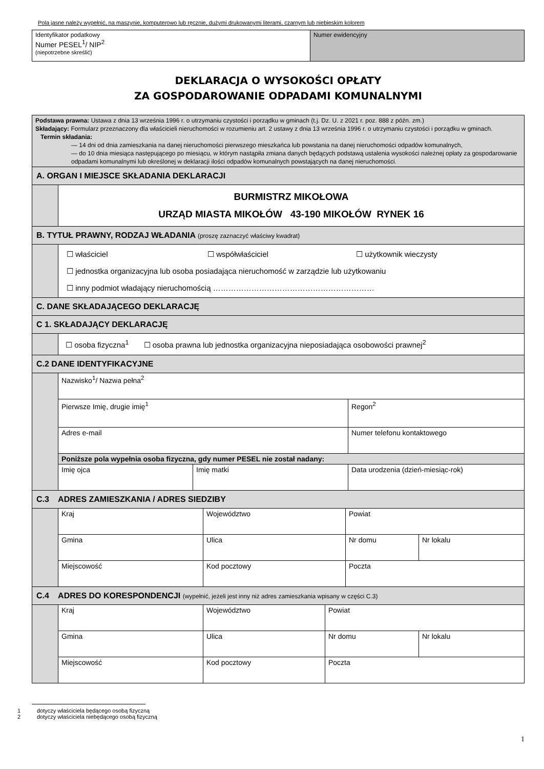Pola jasne należy wypełnić, na maszynie, komputerowo lub ręcznie, dużymi drukowanymi literami, czarnym lub niebieskim kolorem
| Identyfikator podatkowy Numer PESEL<sup>1</sup>/ NIP<sup>2</sup> (niepotrzebne skreślić) | Numer ewidencyjny |
DEKLARACJA O WYSOKOŚCI OPŁATY
ZA GOSPODAROWANIE ODPADAMI KOMUNALNYMI
| Podstawa prawna: Ustawa z dnia 13 września 1996 r. o utrzymaniu czystości i porządku w gminach (t.j. Dz. U. z 2021 r. poz. 888 z późn. zm.) Składający: Formularz przeznaczony dla właścicieli nieruchomości w rozumieniu art. 2 ustawy z dnia 13 września 1996 r. o utrzymaniu czystości i porządku w gminach. Termin składania: — 14 dni od dnia zamieszkania na danej nieruchomości pierwszego mieszkańca lub powstania na danej nieruchomości odpadów komunalnych, — do 10 dnia miesiąca następującego po miesiącu, w którym nastąpiła zmiana danych będących podstawą ustalenia wysokości należnej opłaty za gospodarowanie odpadami komunalnymi lub określonej w deklaracji ilości odpadów komunalnych powstających na danej nieruchomości. | |
| A. ORGAN I MIEJSCE SKŁADANIA DEKLARACJI | |
| | BURMISTRZ MIKOŁOWA URZĄD MIASTA MIKOŁÓW 43-190 MIKOŁÓW RYNEK 16 |
| B. TYTUŁ PRAWNY, RODZAJ WŁADANIA (proszę zaznaczyć właściwy kwadrat) | |
| | ☐ właściciel ☐ współwłaściciel ☐ użytkownik wieczysty ☐ jednostka organizacyjna lub osoba posiadająca nieruchomość w zarządzie lub użytkowaniu ☐ inny podmiot władający nieruchomością ……………………………………………………… |
| C. DANE SKŁADAJĄCEGO DEKLARACJĘ | |
| C 1. SKŁADAJĄCY DEKLARACJĘ | |
| | ☐ osoba fizyczna<sup>1</sup> ☐ osoba prawna lub jednostka organizacyjna nieposiadająca osobowości prawnej<sup>2</sup> |
| C.2 DANE IDENTYFIKACYJNE | |
| | / Nazwisko<sup>1</sup>/ Nazwa pełna<sup>2</sup> / / / / Pierwsze Imię, drugie imię<sup>1</sup> / / Regon<sup>2</sup> / / Adres e-mail / / Numer telefonu kontaktowego / / Poniższe pola wypełnia osoba fizyczna, gdy numer PESEL nie został nadany: / / / / Imię ojca / Imię matki / Data urodzenia (dzień-miesiąc-rok) / |
| C.3 ADRES ZAMIESZKANIA / ADRES SIEDZIBY | |
| | / Kraj / Województwo / Powiat / / / Gmina / Ulica / Nr domu / Nr lokalu / / Miejscowość / Kod pocztowy / Poczta / / |
| C.4 ADRES DO KORESPONDENCJI (wypełnić, jeżeli jest inny niż adres zamieszkania wpisany w części C.3) | |
| | / Kraj / Województwo / Powiat / / / Gmina / Ulica / Nr domu / Nr lokalu / / Miejscowość / Kod pocztowy / Poczta / / |
1 dotyczy właściciela będącego osobą fizyczną
2 dotyczy właściciela niebędącego osobą fizyczną
1